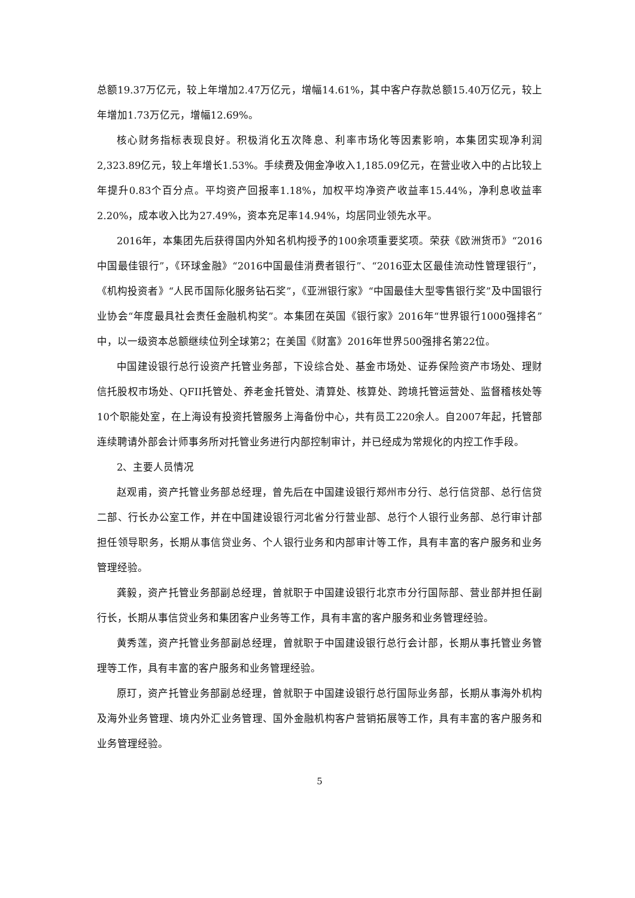总额19.37万亿元，较上年增加2.47万亿元，增幅14.61%，其中客户存款总额15.40万亿元，较上年增加1.73万亿元，增幅12.69%。
核心财务指标表现良好。积极消化五次降息、利率市场化等因素影响，本集团实现净利润2,323.89亿元，较上年增长1.53%。手续费及佣金净收入1,185.09亿元，在营业收入中的占比较上年提升0.83个百分点。平均资产回报率1.18%，加权平均净资产收益率15.44%，净利息收益率2.20%，成本收入比为27.49%，资本充足率14.94%，均居同业领先水平。
2016年，本集团先后获得国内外知名机构授予的100余项重要奖项。荣获《欧洲货币》“2016中国最佳银行”，《环球金融》“2016中国最佳消费者银行”、“2016亚太区最佳流动性管理银行”，《机构投资者》“人民币国际化服务钻石奖”，《亚洲银行家》“中国最佳大型零售银行奖”及中国银行业协会“年度最具社会责任金融机构奖”。本集团在英国《银行家》2016年“世界银行1000强排名”中，以一级资本总额继续位列全球第2；在美国《财富》2016年世界500强排名第22位。
中国建设银行总行设资产托管业务部，下设综合处、基金市场处、证券保险资产市场处、理财信托股权市场处、QFII托管处、养老金托管处、清算处、核算处、跨境托管运营处、监督稽核处等10个职能处室，在上海设有投资托管服务上海备份中心，共有员工220余人。自2007年起，托管部连续聘请外部会计师事务所对托管业务进行内部控制审计，并已经成为常规化的内控工作手段。
2、主要人员情况
赵观甫，资产托管业务部总经理，曾先后在中国建设银行郑州市分行、总行信贷部、总行信贷二部、行长办公室工作，并在中国建设银行河北省分行营业部、总行个人银行业务部、总行审计部担任领导职务，长期从事信贷业务、个人银行业务和内部审计等工作，具有丰富的客户服务和业务管理经验。
龚毅，资产托管业务部副总经理，曾就职于中国建设银行北京市分行国际部、营业部并担任副行长，长期从事信贷业务和集团客户业务等工作，具有丰富的客户服务和业务管理经验。
黄秀莲，资产托管业务部副总经理，曾就职于中国建设银行总行会计部，长期从事托管业务管理等工作，具有丰富的客户服务和业务管理经验。
原玎，资产托管业务部副总经理，曾就职于中国建设银行总行国际业务部，长期从事海外机构及海外业务管理、境内外汇业务管理、国外金融机构客户营销拓展等工作，具有丰富的客户服务和业务管理经验。
5